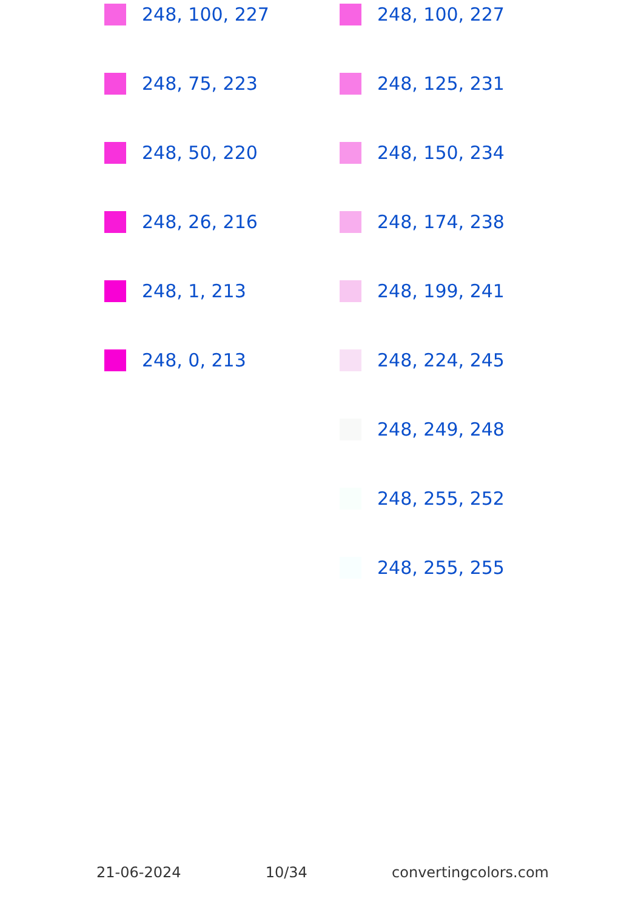248, 100, 227
248, 75, 223
248, 50, 220
248, 26, 216
248, 1, 213
248, 0, 213
248, 100, 227
248, 125, 231
248, 150, 234
248, 174, 238
248, 199, 241
248, 224, 245
248, 249, 248
248, 255, 252
248, 255, 255
21-06-2024 10/34 convertingcolors.com